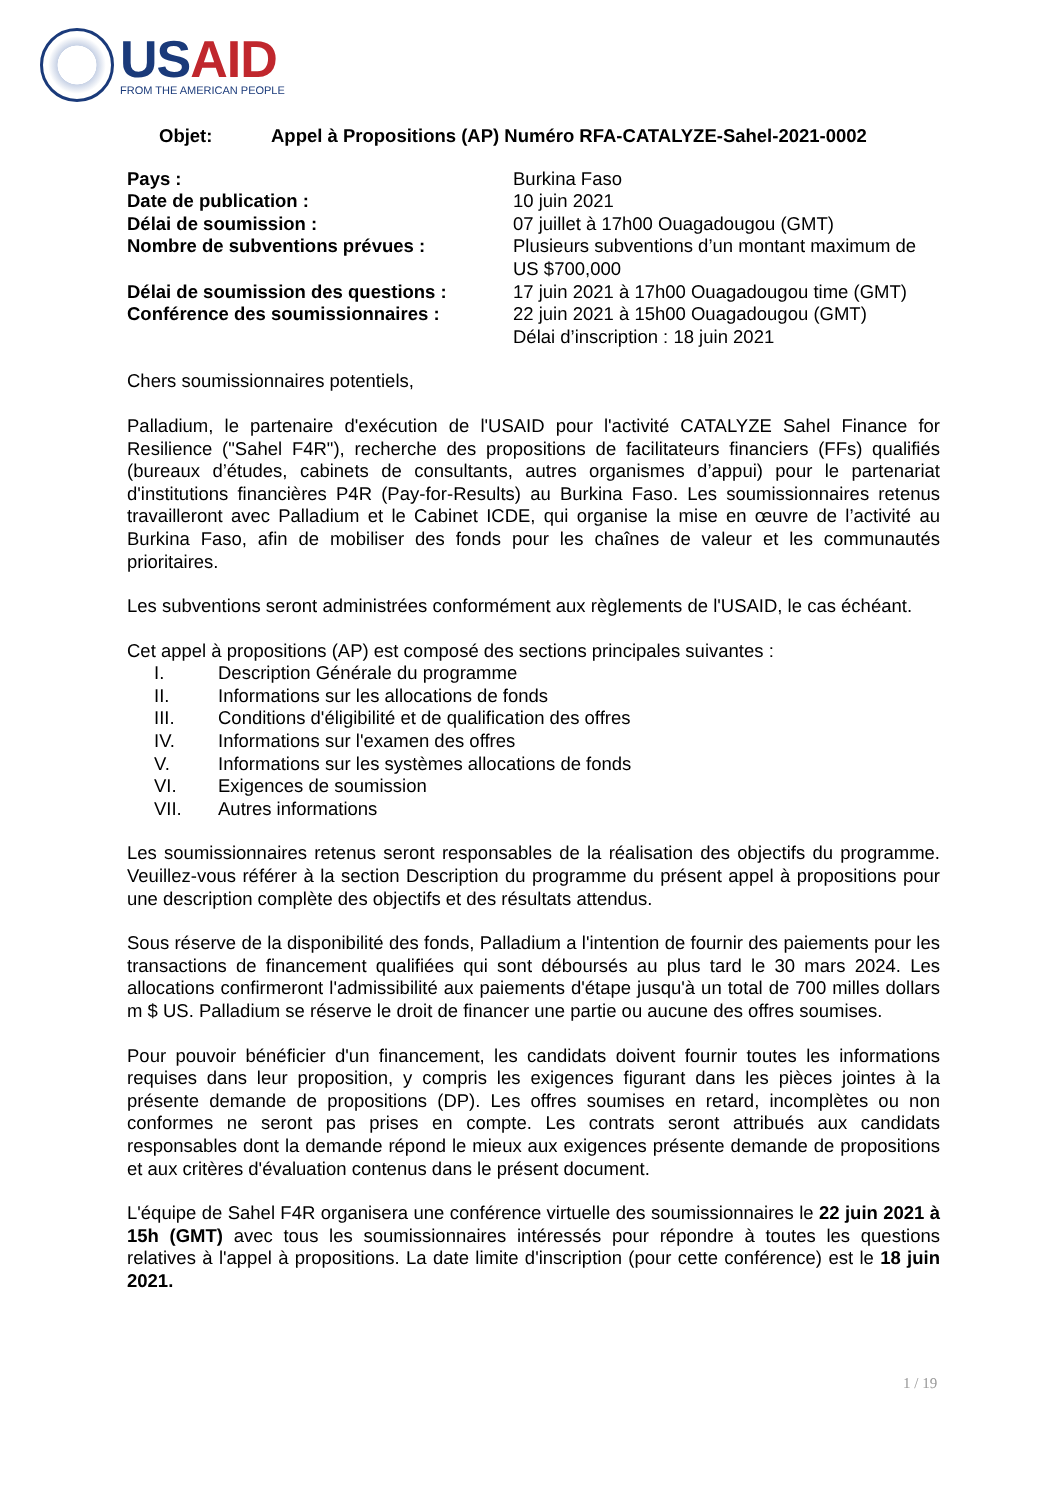USAID
FROM THE AMERICAN PEOPLE
Objet: Appel à Propositions (AP) Numéro RFA-CATALYZE-Sahel-2021-0002
Pays : Burkina Faso
Date de publication : 10 juin 2021
Délai de soumission : 07 juillet à 17h00 Ouagadougou (GMT)
Nombre de subventions prévues : Plusieurs subventions d’un montant maximum de US $700,000
Délai de soumission des questions :
17 juin 2021 à 17h00 Ouagadougou time (GMT)
Conférence des soumissionnaires : 22 juin 2021 à 15h00 Ouagadougou (GMT)
Délai d’inscription : 18 juin 2021
Chers soumissionnaires potentiels,
Palladium, le partenaire d'exécution de l'USAID pour l'activité CATALYZE Sahel Finance for Resilience ("Sahel F4R"), recherche des propositions de facilitateurs financiers (FFs) qualifiés (bureaux d’études, cabinets de consultants, autres organismes d’appui) pour le partenariat d'institutions financières P4R (Pay-for-Results) au Burkina Faso. Les soumissionnaires retenus travailleront avec Palladium et le Cabinet ICDE, qui organise la mise en œuvre de l’activité au Burkina Faso, afin de mobiliser des fonds pour les chaînes de valeur et les communautés prioritaires.
Les subventions seront administrées conformément aux règlements de l'USAID, le cas échéant.
Cet appel à propositions (AP) est composé des sections principales suivantes :
I. Description Générale du programme
II. Informations sur les allocations de fonds
III. Conditions d'éligibilité et de qualification des offres
IV. Informations sur l'examen des offres
V. Informations sur les systèmes allocations de fonds
VI. Exigences de soumission
VII. Autres informations
Les soumissionnaires retenus seront responsables de la réalisation des objectifs du programme. Veuillez-vous référer à la section Description du programme du présent appel à propositions pour une description complète des objectifs et des résultats attendus.
Sous réserve de la disponibilité des fonds, Palladium a l'intention de fournir des paiements pour les transactions de financement qualifiées qui sont déboursés au plus tard le 30 mars 2024. Les allocations confirmeront l'admissibilité aux paiements d'étape jusqu'à un total de 700 milles dollars m $ US. Palladium se réserve le droit de financer une partie ou aucune des offres soumises.
Pour pouvoir bénéficier d'un financement, les candidats doivent fournir toutes les informations requises dans leur proposition, y compris les exigences figurant dans les pièces jointes à la présente demande de propositions (DP). Les offres soumises en retard, incomplètes ou non conformes ne seront pas prises en compte. Les contrats seront attribués aux candidats responsables dont la demande répond le mieux aux exigences présente demande de propositions et aux critères d'évaluation contenus dans le présent document.
L'équipe de Sahel F4R organisera une conférence virtuelle des soumissionnaires le 22 juin 2021 à 15h (GMT) avec tous les soumissionnaires intéressés pour répondre à toutes les questions relatives à l'appel à propositions. La date limite d'inscription (pour cette conférence) est le 18 juin 2021.
1 / 19